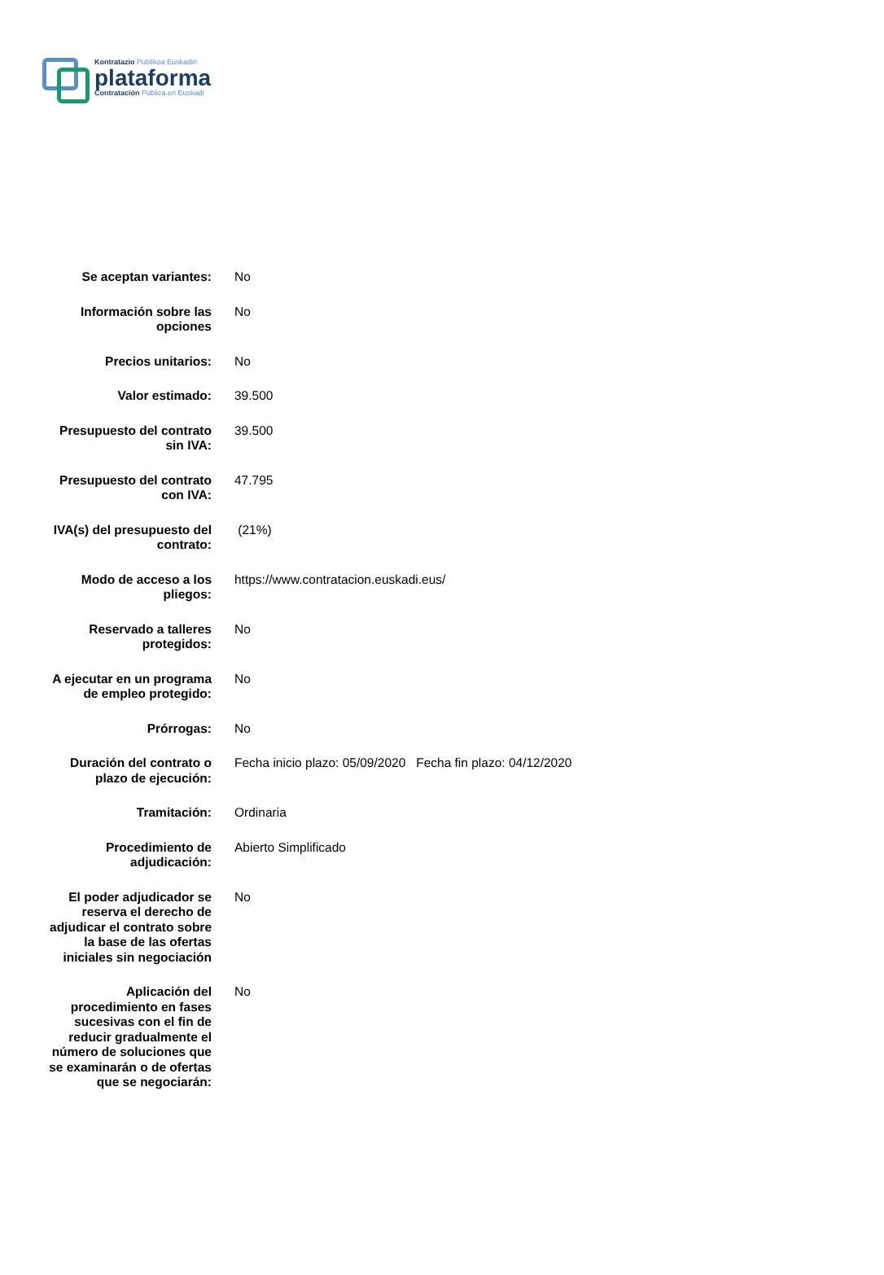Kontratazio Publikoa Euskadin
plataforma
Contratación Pública en Euskadi
| Se aceptan variantes: | No |
| Información sobre las opciones | No |
| Precios unitarios: | No |
| Valor estimado: | 39.500 |
| Presupuesto del contrato sin IVA: | 39.500 |
| Presupuesto del contrato con IVA: | 47.795 |
| IVA(s) del presupuesto del contrato: | (21%) |
| Modo de acceso a los pliegos: | https://www.contratacion.euskadi.eus/ |
| Reservado a talleres protegidos: | No |
| A ejecutar en un programa de empleo protegido: | No |
| Prórrogas: | No |
| Duración del contrato o plazo de ejecución: | Fecha inicio plazo: 05/09/2020 Fecha fin plazo: 04/12/2020 |
| Tramitación: | Ordinaria |
| Procedimiento de adjudicación: | Abierto Simplificado |
| El poder adjudicador se reserva el derecho de adjudicar el contrato sobre la base de las ofertas iniciales sin negociación | No |
| Aplicación del procedimiento en fases sucesivas con el fin de reducir gradualmente el número de soluciones que se examinarán o de ofertas que se negociarán: | No |